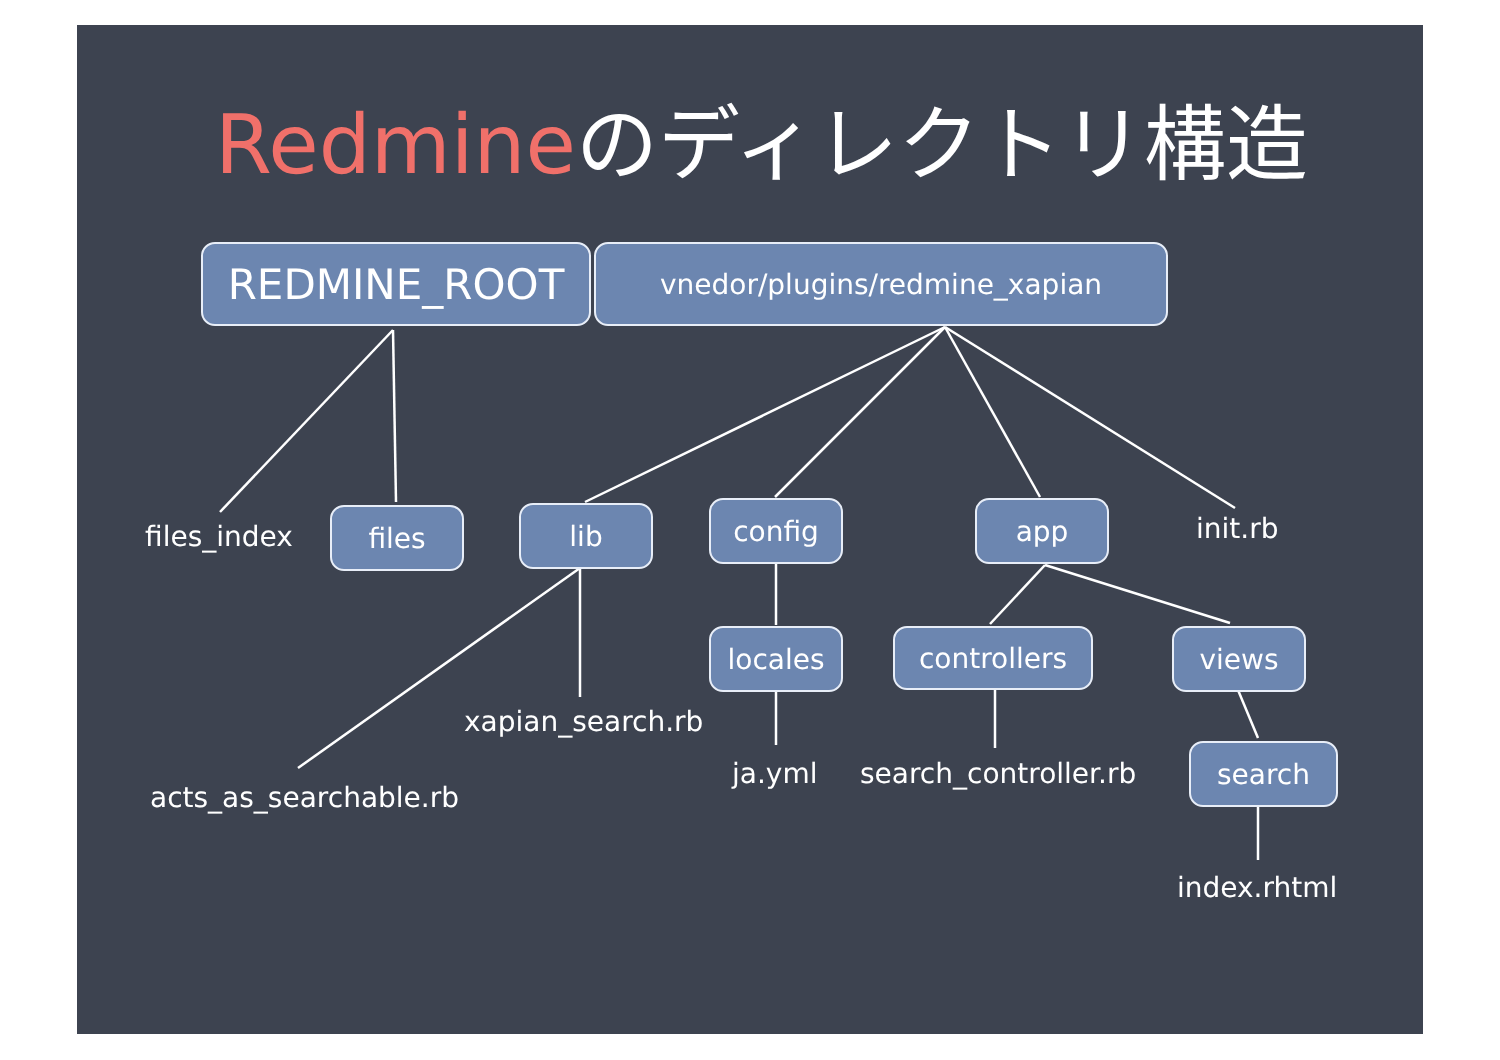Redmineのディレクトリ構造
REDMINE_ROOT vnedor/plugins/redmine_xapian
files_index files lib config app init.rb
locales controllers views
xapian_search.rb
ja.yml search_controller.rb search
acts_as_searchable.rb
index.rhtml